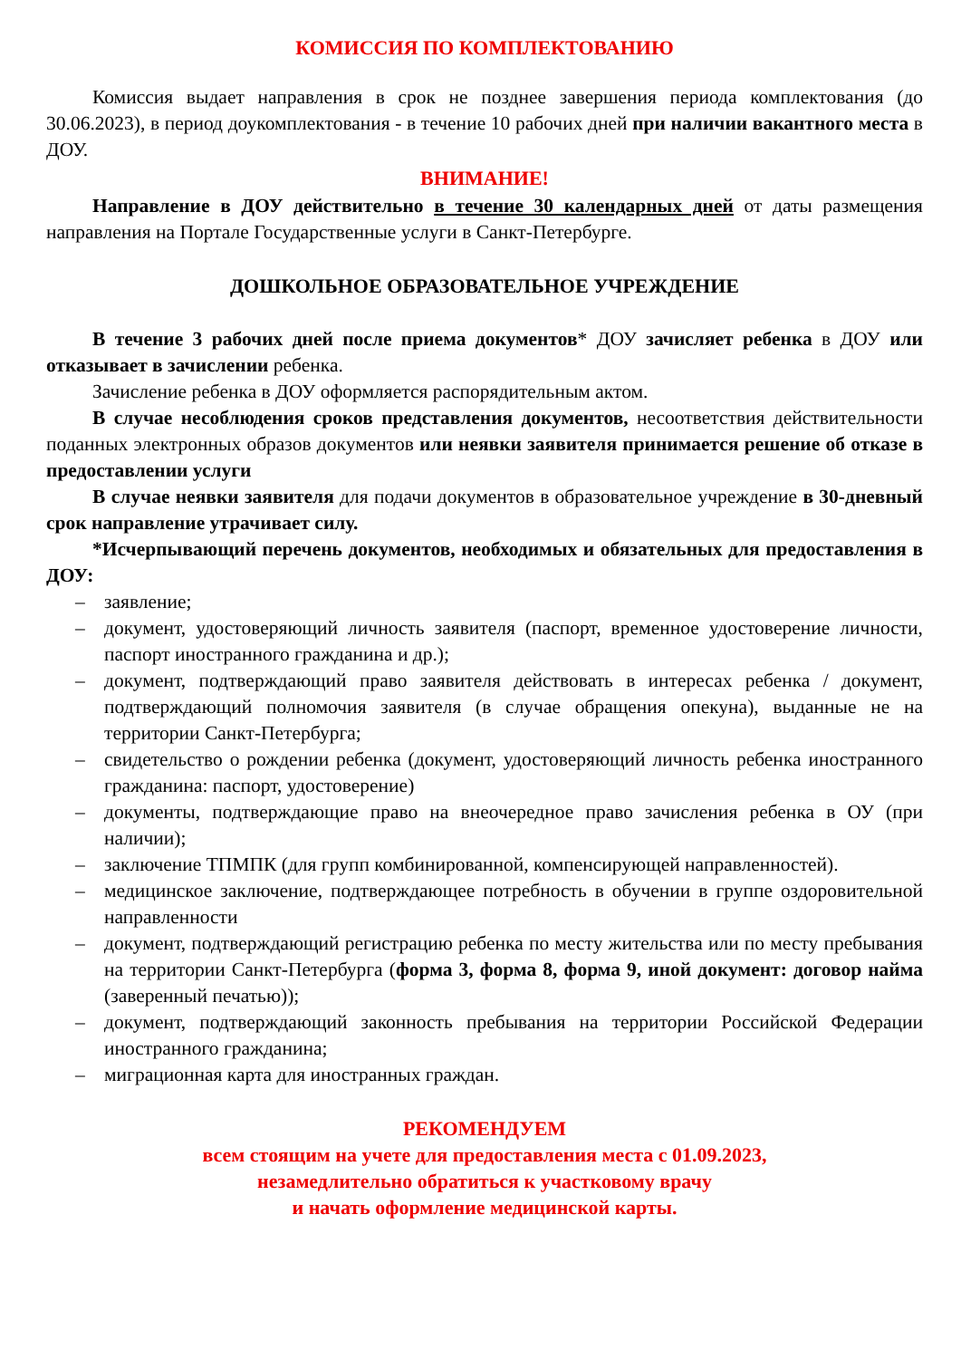КОМИССИЯ ПО КОМПЛЕКТОВАНИЮ
Комиссия выдает направления в срок не позднее завершения периода комплектования (до 30.06.2023), в период доукомплектования - в течение 10 рабочих дней при наличии вакантного места в ДОУ.
ВНИМАНИЕ!
Направление в ДОУ действительно в течение 30 календарных дней от даты размещения направления на Портале Государственные услуги в Санкт-Петербурге.
ДОШКОЛЬНОЕ ОБРАЗОВАТЕЛЬНОЕ УЧРЕЖДЕНИЕ
В течение 3 рабочих дней после приема документов* ДОУ зачисляет ребенка в ДОУ или отказывает в зачислении ребенка.
Зачисление ребенка в ДОУ оформляется распорядительным актом.
В случае несоблюдения сроков представления документов, несоответствия действительности поданных электронных образов документов или неявки заявителя принимается решение об отказе в предоставлении услуги
В случае неявки заявителя для подачи документов в образовательное учреждение в 30-дневный срок направление утрачивает силу.
*Исчерпывающий перечень документов, необходимых и обязательных для предоставления в ДОУ:
– заявление;
– документ, удостоверяющий личность заявителя (паспорт, временное удостоверение личности, паспорт иностранного гражданина и др.);
– документ, подтверждающий право заявителя действовать в интересах ребенка / документ, подтверждающий полномочия заявителя (в случае обращения опекуна), выданные не на территории Санкт-Петербурга;
– свидетельство о рождении ребенка (документ, удостоверяющий личность ребенка иностранного гражданина: паспорт, удостоверение)
– документы, подтверждающие право на внеочередное право зачисления ребенка в ОУ (при наличии);
– заключение ТПМПК (для групп комбинированной, компенсирующей направленностей).
– медицинское заключение, подтверждающее потребность в обучении в группе оздоровительной направленности
– документ, подтверждающий регистрацию ребенка по месту жительства или по месту пребывания на территории Санкт-Петербурга (форма 3, форма 8, форма 9, иной документ: договор найма (заверенный печатью));
– документ, подтверждающий законность пребывания на территории Российской Федерации иностранного гражданина;
– миграционная карта для иностранных граждан.
РЕКОМЕНДУЕМ
всем стоящим на учете для предоставления места с 01.09.2023,
незамедлительно обратиться к участковому врачу
и начать оформление медицинской карты.